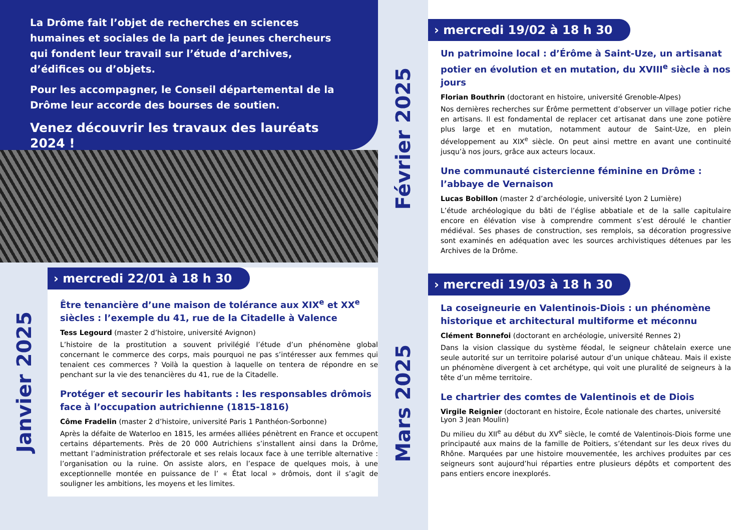La Drôme fait l’objet de recherches en sciences humaines et sociales de la part de jeunes chercheurs qui fondent leur travail sur l’étude d’archives, d’édifices ou d’objets.
Pour les accompagner, le Conseil départemental de la Drôme leur accorde des bourses de soutien.
Venez découvrir les travaux des lauréats 2024 !
Janvier 2025
› mercredi 22/01 à 18 h 30
Être tenancière d’une maison de tolérance aux XIX<sup>e</sup> et XX<sup>e</sup> siècles : l’exemple du 41, rue de la Citadelle à Valence
Tess Legourd (master 2 d’histoire, université Avignon)
L’histoire de la prostitution a souvent privilégié l’étude d’un phénomène global concernant le commerce des corps, mais pourquoi ne pas s’intéresser aux femmes qui tenaient ces commerces ? Voilà la question à laquelle on tentera de répondre en se penchant sur la vie des tenancières du 41, rue de la Citadelle.
Protéger et secourir les habitants : les responsables drômois face à l’occupation autrichienne (1815-1816)
Côme Fradelin (master 2 d’histoire, université Paris 1 Panthéon-Sorbonne)
Après la défaite de Waterloo en 1815, les armées alliées pénètrent en France et occupent certains départements. Près de 20 000 Autrichiens s’installent ainsi dans la Drôme, mettant l’administration préfectorale et ses relais locaux face à une terrible alternative : l’organisation ou la ruine. On assiste alors, en l’espace de quelques mois, à une exceptionnelle montée en puissance de l’ « État local » drômois, dont il s’agit de souligner les ambitions, les moyens et les limites.
Février 2025
Mars 2025
› mercredi 19/02 à 18 h 30
Un patrimoine local : d’Érôme à Saint-Uze, un artisanat potier en évolution et en mutation, du XVIII<sup>e</sup> siècle à nos jours
Florian Bouthrin (doctorant en histoire, université Grenoble-Alpes)
Nos dernières recherches sur Érôme permettent d’observer un village potier riche en artisans. Il est fondamental de replacer cet artisanat dans une zone potière plus large et en mutation, notamment autour de Saint-Uze, en plein développement au XIX<sup>e</sup> siècle. On peut ainsi mettre en avant une continuité jusqu’à nos jours, grâce aux acteurs locaux.
Une communauté cistercienne féminine en Drôme : l’abbaye de Vernaison
Lucas Bobillon (master 2 d’archéologie, université Lyon 2 Lumière)
L’étude archéologique du bâti de l’église abbatiale et de la salle capitulaire encore en élévation vise à comprendre comment s’est déroulé le chantier médiéval. Ses phases de construction, ses remplois, sa décoration progressive sont examinés en adéquation avec les sources archivistiques détenues par les Archives de la Drôme.
› mercredi 19/03 à 18 h 30
La coseigneurie en Valentinois-Diois : un phénomène historique et architectural multiforme et méconnu
Clément Bonnefoi (doctorant en archéologie, université Rennes 2)
Dans la vision classique du système féodal, le seigneur châtelain exerce une seule autorité sur un territoire polarisé autour d’un unique château. Mais il existe un phénomène divergent à cet archétype, qui voit une pluralité de seigneurs à la tête d’un même territoire.
Le chartrier des comtes de Valentinois et de Diois
Virgile Reignier (doctorant en histoire, École nationale des chartes, université Lyon 3 Jean Moulin)
Du milieu du XII<sup>e</sup> au début du XV<sup>e</sup> siècle, le comté de Valentinois-Diois forme une principauté aux mains de la famille de Poitiers, s’étendant sur les deux rives du Rhône. Marquées par une histoire mouvementée, les archives produites par ces seigneurs sont aujourd’hui réparties entre plusieurs dépôts et comportent des pans entiers encore inexplorés.